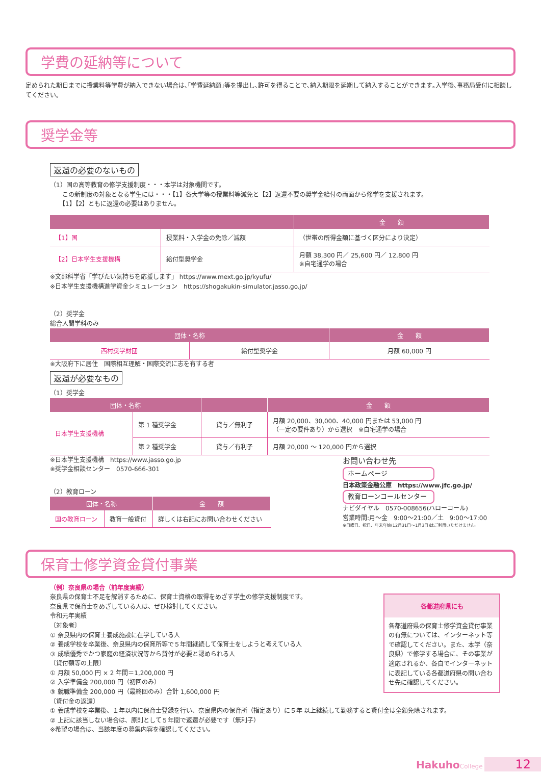学費の延納等について
定められた期日までに授業料等学費が納入できない場合は､｢学費延納願｣等を提出し､許可を得ることで､納入期限を延期して納入することができます｡入学後､事務局受付に相談してください｡
奨学金等
返還の必要のないもの
（1）国の高等教育の修学支援制度・・・本学は対象機関です。
　　この新制度の対象となる学生には・・・【1】各大学等の授業料等減免と【2】返還不要の奨学金給付の両面から修学を支援されます。
　　【1】【2】ともに返還の必要はありません。
| | | 金 額 |
| --- | --- | --- |
| 【1】国 | 授業料・入学金の免除／減額 | （世帯の所得金額に基づく区分により決定） |
| 【2】日本学生支援機構 | 給付型奨学金 | 月額 38,300 円／ 25,600 円／ 12,800 円 ※自宅通学の場合 |
※文部科学省「学びたい気持ちを応援します」 https://www.mext.go.jp/kyufu/
※日本学生支援機構進学資金シミュレーション　https://shogakukin-simulator.jasso.go.jp/
（2）奨学金
総合人間学科のみ
| 団体・名称 | | 金 額 |
| --- | --- | --- |
| 西村奨学財団 | 給付型奨学金 | 月額 60,000 円 |
※大阪府下に居住　国際相互理解・国際交流に志を有する者
返還が必要なもの
（1）奨学金
| 団体・名称 | | | 金 額 |
| --- | --- | --- | --- |
| 日本学生支援機構 | 第 1 種奨学金 | 貸与／無利子 | 月額 20,000、30,000、40,000 円または 53,000 円 （一定の要件あり）から選択 ※自宅通学の場合 |
| | 第 2 種奨学金 | 貸与／有利子 | 月額 20,000 ～ 120,000 円から選択 |
※日本学生支援機構　https://www.jasso.go.jp
※奨学金相談センター　0570-666-301
（2）教育ローン
| 団体・名称 | | 金 額 |
| --- | --- | --- |
| 国の教育ローン | 教育一般貸付 | 詳しくは右記にお問い合わせください |
お問い合わせ先
ホームページ
日本政策金融公庫　https://www.jfc.go.jp/
教育ローンコールセンター
ナビダイヤル　0570-008656(ハローコール)
営業時間:月～金　9:00～21:00／土　9:00～17:00
※日曜日、祝日、年末年始(12月31日～1月3日)はご利用いただけません。
保育士修学資金貸付事業
各都道府県にも
各都道府県の保育士修学資金貸付事業の有無については、インターネット等で確認してください。また、本学（奈良県）で修学する場合に、その事業が適応されるか、各自でインターネットに表記している各都道府県の問い合わせ先に確認してください。
（例）奈良県の場合（前年度実績）
奈良県の保育士不足を解消するために、保育士資格の取得をめざす学生の修学支援制度です。
奈良県で保育士をめざしている人は、ぜひ検討してください。
令和元年実績
〔対象者〕
① 奈良県内の保育士養成施設に在学している人
② 養成学校を卒業後、奈良県内の保育所等で５年間継続して保育士をしようと考えている人
③ 成績優秀でかつ家庭の経済状況等から貸付が必要と認められる人
〔貸付額等の上限〕
① 月額 50,000 円 × 2 年間＝1,200,000 円
② 入学準備金 200,000 円（初回のみ）
③ 就職準備金 200,000 円（最終回のみ）合計 1,600,000 円
〔貸付金の返還〕
① 養成学校を卒業後、１年以内に保育士登録を行い、奈良県内の保育所（指定あり）に５年 以上継続して勤務すると貸付金は全額免除されます。
② 上記に該当しない場合は、原則として５年間で返還が必要です（無利子）
※希望の場合は、当該年度の募集内容を確認してください。
Hakuho College 12